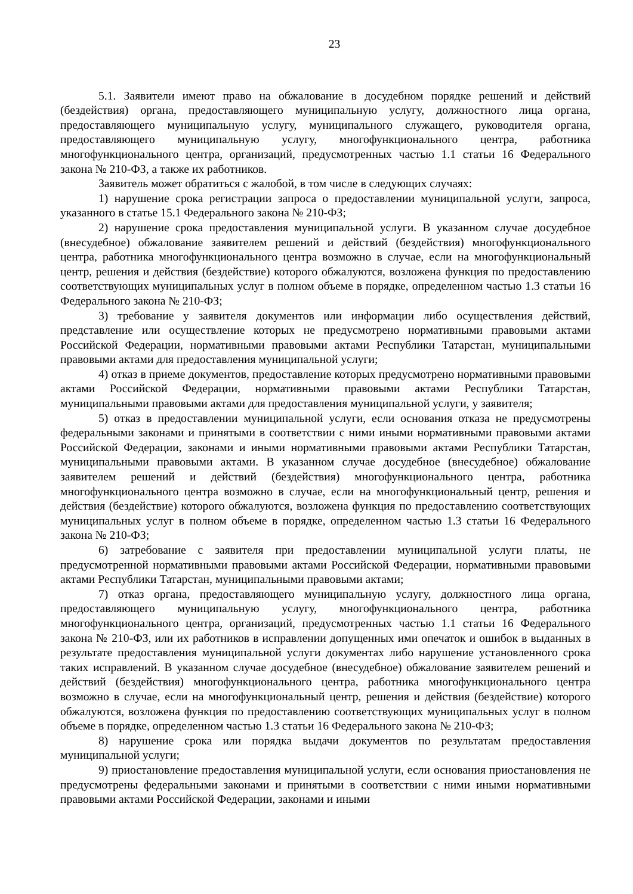23
5.1. Заявители имеют право на обжалование в досудебном порядке решений и действий (бездействия) органа, предоставляющего муниципальную услугу, должностного лица органа, предоставляющего муниципальную услугу, муниципального служащего, руководителя органа, предоставляющего муниципальную услугу, многофункционального центра, работника многофункционального центра, организаций, предусмотренных частью 1.1 статьи 16 Федерального закона № 210-ФЗ, а также их работников.
Заявитель может обратиться с жалобой, в том числе в следующих случаях:
1) нарушение срока регистрации запроса о предоставлении муниципальной услуги, запроса, указанного в статье 15.1 Федерального закона № 210-ФЗ;
2) нарушение срока предоставления муниципальной услуги. В указанном случае досудебное (внесудебное) обжалование заявителем решений и действий (бездействия) многофункционального центра, работника многофункционального центра возможно в случае, если на многофункциональный центр, решения и действия (бездействие) которого обжалуются, возложена функция по предоставлению соответствующих муниципальных услуг в полном объеме в порядке, определенном частью 1.3 статьи 16 Федерального закона № 210-ФЗ;
3) требование у заявителя документов или информации либо осуществления действий, представление или осуществление которых не предусмотрено нормативными правовыми актами Российской Федерации, нормативными правовыми актами Республики Татарстан, муниципальными правовыми актами для предоставления муниципальной услуги;
4) отказ в приеме документов, предоставление которых предусмотрено нормативными правовыми актами Российской Федерации, нормативными правовыми актами Республики Татарстан, муниципальными правовыми актами для предоставления муниципальной услуги, у заявителя;
5) отказ в предоставлении муниципальной услуги, если основания отказа не предусмотрены федеральными законами и принятыми в соответствии с ними иными нормативными правовыми актами Российской Федерации, законами и иными нормативными правовыми актами Республики Татарстан, муниципальными правовыми актами. В указанном случае досудебное (внесудебное) обжалование заявителем решений и действий (бездействия) многофункционального центра, работника многофункционального центра возможно в случае, если на многофункциональный центр, решения и действия (бездействие) которого обжалуются, возложена функция по предоставлению соответствующих муниципальных услуг в полном объеме в порядке, определенном частью 1.3 статьи 16 Федерального закона № 210-ФЗ;
6) затребование с заявителя при предоставлении муниципальной услуги платы, не предусмотренной нормативными правовыми актами Российской Федерации, нормативными правовыми актами Республики Татарстан, муниципальными правовыми актами;
7) отказ органа, предоставляющего муниципальную услугу, должностного лица органа, предоставляющего муниципальную услугу, многофункционального центра, работника многофункционального центра, организаций, предусмотренных частью 1.1 статьи 16 Федерального закона № 210-ФЗ, или их работников в исправлении допущенных ими опечаток и ошибок в выданных в результате предоставления муниципальной услуги документах либо нарушение установленного срока таких исправлений. В указанном случае досудебное (внесудебное) обжалование заявителем решений и действий (бездействия) многофункционального центра, работника многофункционального центра возможно в случае, если на многофункциональный центр, решения и действия (бездействие) которого обжалуются, возложена функция по предоставлению соответствующих муниципальных услуг в полном объеме в порядке, определенном частью 1.3 статьи 16 Федерального закона № 210-ФЗ;
8) нарушение срока или порядка выдачи документов по результатам предоставления муниципальной услуги;
9) приостановление предоставления муниципальной услуги, если основания приостановления не предусмотрены федеральными законами и принятыми в соответствии с ними иными нормативными правовыми актами Российской Федерации, законами и иными